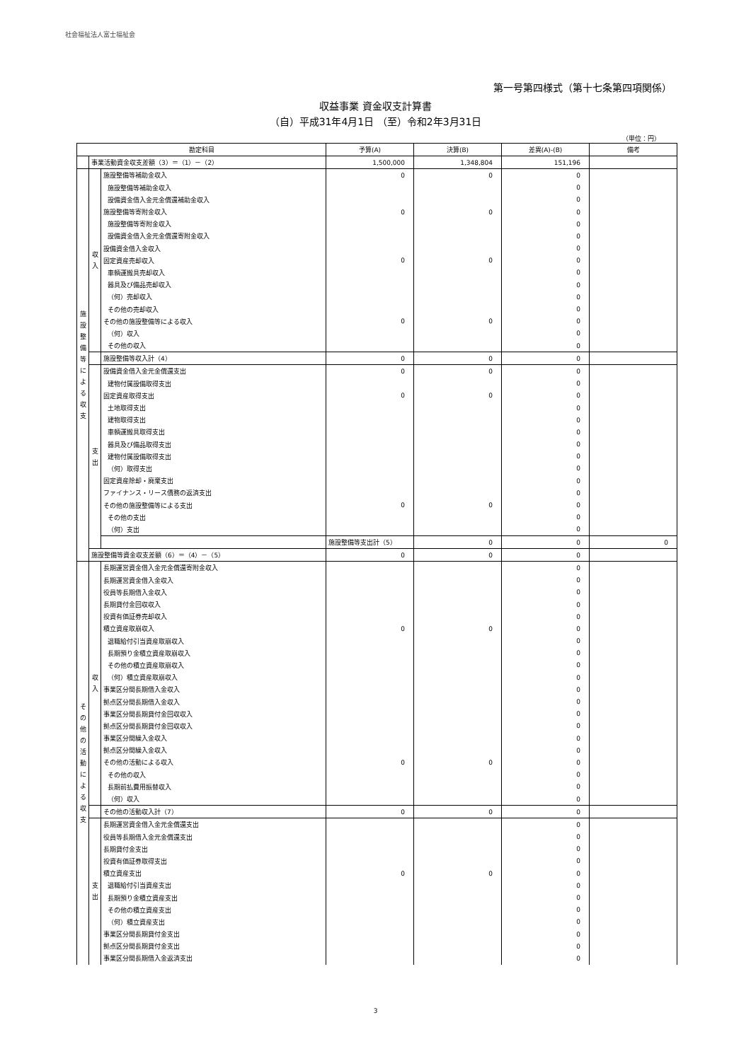社会福祉法人富士福祉会
第一号第四様式（第十七条第四項関係）
収益事業 資金収支計算書
（自）平成31年4月1日 （至）令和2年3月31日
（単位：円）
| 勘定科目 | | | 予算(A) | 決算(B) | 差異(A)-(B) | 備考 | |
| --- | --- | --- | --- | --- | --- | --- | --- |
| | 事業活動資金収支差額（3）＝（1）－（2） | | 1,500,000 | 1,348,804 | 151,196 | | |
| 施 設 整 備 等 に よ る 収 支 | 収 入 | 施設整備等補助金収入 | 0 | 0 | 0 | | |
| | | 施設整備等補助金収入 | | | 0 | | |
| | | 設備資金借入金元金償還補助金収入 | | | 0 | | |
| | | 施設整備等寄附金収入 | 0 | 0 | 0 | | |
| | | 施設整備等寄附金収入 | | | 0 | | |
| | | 設備資金借入金元金償還寄附金収入 | | | 0 | | |
| | | 設備資金借入金収入 | | | 0 | | |
| | | 固定資産売却収入 | 0 | 0 | 0 | | |
| | | 車輌運搬具売却収入 | | | 0 | | |
| | | 器具及び備品売却収入 | | | 0 | | |
| | | （何）売却収入 | | | 0 | | |
| | | その他の売却収入 | | | 0 | | |
| | | その他の施設整備等による収入 | 0 | 0 | 0 | | |
| | | （何）収入 | | | 0 | | |
| | | その他の収入 | | | 0 | | |
| | | 施設整備等収入計（4） | 0 | 0 | 0 | | |
| | 支 出 | 設備資金借入金元金償還支出 | 0 | 0 | 0 | | |
| | | 建物付属設備取得支出 | | | 0 | | |
| | | 固定資産取得支出 | 0 | 0 | 0 | | |
| | | 土地取得支出 | | | 0 | | |
| | | 建物取得支出 | | | 0 | | |
| | | 車輌運搬具取得支出 | | | 0 | | |
| | | 器具及び備品取得支出 | | | 0 | | |
| | | 建物付属設備取得支出 | | | 0 | | |
| | | （何）取得支出 | | | 0 | | |
| | | 固定資産除却・廃棄支出 | | | 0 | | |
| | | ファイナンス・リース債務の返済支出 | | | 0 | | |
| | | その他の施設整備等による支出 | 0 | 0 | 0 | | |
| | | その他の支出 | | | 0 | | |
| | | （何）支出 | | | 0 | | |
| | | | 施設整備等支出計（5） | 0 | 0 | 0 | |
| | 施設整備等資金収支差額（6）＝（4）－（5） | | 0 | 0 | 0 | | |
| そ の 他 の 活 動 に よ る 収 支 | 収 入 | 長期運営資金借入金元金償還寄附金収入 | | | 0 | | |
| | | 長期運営資金借入金収入 | | | 0 | | |
| | | 役員等長期借入金収入 | | | 0 | | |
| | | 長期貸付金回収収入 | | | 0 | | |
| | | 投資有価証券売却収入 | | | 0 | | |
| | | 積立資産取崩収入 | 0 | 0 | 0 | | |
| | | 退職給付引当資産取崩収入 | | | 0 | | |
| | | 長期預り金積立資産取崩収入 | | | 0 | | |
| | | その他の積立資産取崩収入 | | | 0 | | |
| | | （何）積立資産取崩収入 | | | 0 | | |
| | | 事業区分間長期借入金収入 | | | 0 | | |
| | | 拠点区分間長期借入金収入 | | | 0 | | |
| | | 事業区分間長期貸付金回収収入 | | | 0 | | |
| | | 拠点区分間長期貸付金回収収入 | | | 0 | | |
| | | 事業区分間繰入金収入 | | | 0 | | |
| | | 拠点区分間繰入金収入 | | | 0 | | |
| | | その他の活動による収入 | 0 | 0 | 0 | | |
| | | その他の収入 | | | 0 | | |
| | | 長期前払費用振替収入 | | | 0 | | |
| | | （何）収入 | | | 0 | | |
| | | その他の活動収入計（7） | 0 | 0 | 0 | | |
| | 支 出 | 長期運営資金借入金元金償還支出 | | | 0 | | |
| | | 役員等長期借入金元金償還支出 | | | 0 | | |
| | | 長期貸付金支出 | | | 0 | | |
| | | 投資有価証券取得支出 | | | 0 | | |
| | | 積立資産支出 | 0 | 0 | 0 | | |
| | | 退職給付引当資産支出 | | | 0 | | |
| | | 長期預り金積立資産支出 | | | 0 | | |
| | | その他の積立資産支出 | | | 0 | | |
| | | （何）積立資産支出 | | | 0 | | |
| | | 事業区分間長期貸付金支出 | | | 0 | | |
| | | 拠点区分間長期貸付金支出 | | | 0 | | |
| | | 事業区分間長期借入金返済支出 | | | 0 | | |
3